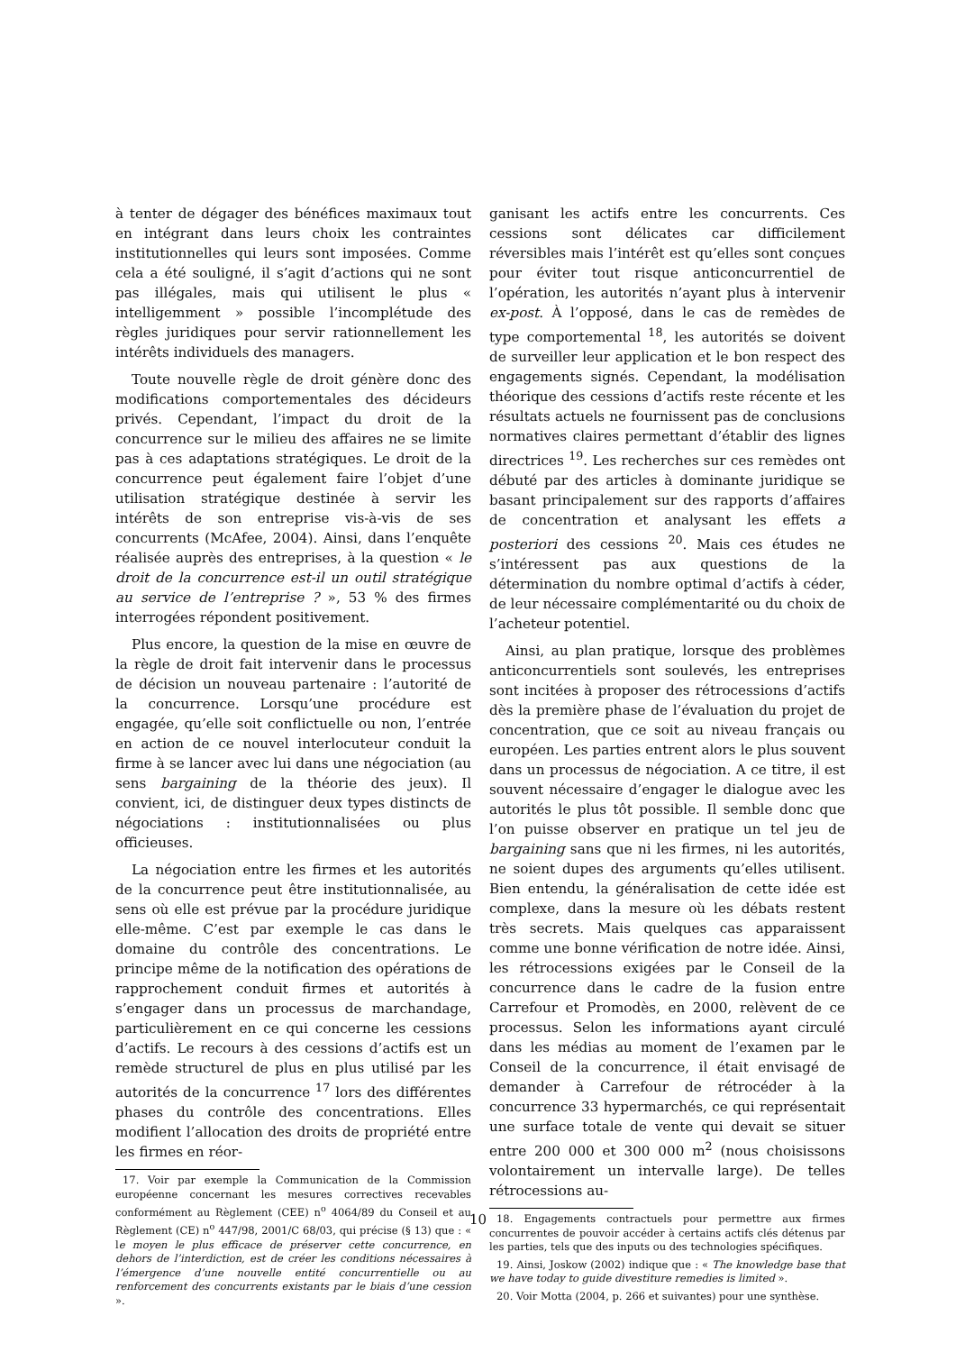à tenter de dégager des bénéfices maximaux tout en intégrant dans leurs choix les contraintes institutionnelles qui leurs sont imposées. Comme cela a été souligné, il s’agit d’actions qui ne sont pas illégales, mais qui utilisent le plus « intelligemment » possible l’incomplétude des règles juridiques pour servir rationnellement les intérêts individuels des managers.
Toute nouvelle règle de droit génère donc des modifications comportementales des décideurs privés. Cependant, l’impact du droit de la concurrence sur le milieu des affaires ne se limite pas à ces adaptations stratégiques. Le droit de la concurrence peut également faire l’objet d’une utilisation stratégique destinée à servir les intérêts de son entreprise vis-à-vis de ses concurrents (McAfee, 2004). Ainsi, dans l’enquête réalisée auprès des entreprises, à la question « le droit de la concurrence est-il un outil stratégique au service de l’entreprise ? », 53 % des firmes interrogées répondent positivement.
Plus encore, la question de la mise en œuvre de la règle de droit fait intervenir dans le processus de décision un nouveau partenaire : l’autorité de la concurrence. Lorsqu’une procédure est engagée, qu’elle soit conflictuelle ou non, l’entrée en action de ce nouvel interlocuteur conduit la firme à se lancer avec lui dans une négociation (au sens bargaining de la théorie des jeux). Il convient, ici, de distinguer deux types distincts de négociations : institutionnalisées ou plus officieuses.
La négociation entre les firmes et les autorités de la concurrence peut être institutionnalisée, au sens où elle est prévue par la procédure juridique elle-même. C’est par exemple le cas dans le domaine du contrôle des concentrations. Le principe même de la notification des opérations de rapprochement conduit firmes et autorités à s’engager dans un processus de marchandage, particulièrement en ce qui concerne les cessions d’actifs. Le recours à des cessions d’actifs est un remède structurel de plus en plus utilisé par les autorités de la concurrence <sup>17</sup> lors des différentes phases du contrôle des concentrations. Elles modifient l’allocation des droits de propriété entre les firmes en réor-
17. Voir par exemple la Communication de la Commission européenne concernant les mesures correctives recevables conformément au Règlement (CEE) n<sup>o</sup> 4064/89 du Conseil et au Règlement (CE) n<sup>o</sup> 447/98, 2001/C 68/03, qui précise (§ 13) que : « le moyen le plus efficace de préserver cette concurrence, en dehors de l’interdiction, est de créer les conditions nécessaires à l’émergence d’une nouvelle entité concurrentielle ou au renforcement des concurrents existants par le biais d’une cession ».
ganisant les actifs entre les concurrents. Ces cessions sont délicates car difficilement réversibles mais l’intérêt est qu’elles sont conçues pour éviter tout risque anticoncurrentiel de l’opération, les autorités n’ayant plus à intervenir ex-post. À l’opposé, dans le cas de remèdes de type comportemental <sup>18</sup>, les autorités se doivent de surveiller leur application et le bon respect des engagements signés. Cependant, la modélisation théorique des cessions d’actifs reste récente et les résultats actuels ne fournissent pas de conclusions normatives claires permettant d’établir des lignes directrices <sup>19</sup>. Les recherches sur ces remèdes ont débuté par des articles à dominante juridique se basant principalement sur des rapports d’affaires de concentration et analysant les effets a posteriori des cessions <sup>20</sup>. Mais ces études ne s’intéressent pas aux questions de la détermination du nombre optimal d’actifs à céder, de leur nécessaire complémentarité ou du choix de l’acheteur potentiel.
Ainsi, au plan pratique, lorsque des problèmes anticoncurrentiels sont soulevés, les entreprises sont incitées à proposer des rétrocessions d’actifs dès la première phase de l’évaluation du projet de concentration, que ce soit au niveau français ou européen. Les parties entrent alors le plus souvent dans un processus de négociation. A ce titre, il est souvent nécessaire d’engager le dialogue avec les autorités le plus tôt possible. Il semble donc que l’on puisse observer en pratique un tel jeu de bargaining sans que ni les firmes, ni les autorités, ne soient dupes des arguments qu’elles utilisent. Bien entendu, la généralisation de cette idée est complexe, dans la mesure où les débats restent très secrets. Mais quelques cas apparaissent comme une bonne vérification de notre idée. Ainsi, les rétrocessions exigées par le Conseil de la concurrence dans le cadre de la fusion entre Carrefour et Promodès, en 2000, relèvent de ce processus. Selon les informations ayant circulé dans les médias au moment de l’examen par le Conseil de la concurrence, il était envisagé de demander à Carrefour de rétrocéder à la concurrence 33 hypermarchés, ce qui représentait une surface totale de vente qui devait se situer entre 200 000 et 300 000 m<sup>2</sup> (nous choisissons volontairement un intervalle large). De telles rétrocessions au-
18. Engagements contractuels pour permettre aux firmes concurrentes de pouvoir accéder à certains actifs clés détenus par les parties, tels que des inputs ou des technologies spécifiques.
19. Ainsi, Joskow (2002) indique que : « The knowledge base that we have today to guide divestiture remedies is limited ».
20. Voir Motta (2004, p. 266 et suivantes) pour une synthèse.
10